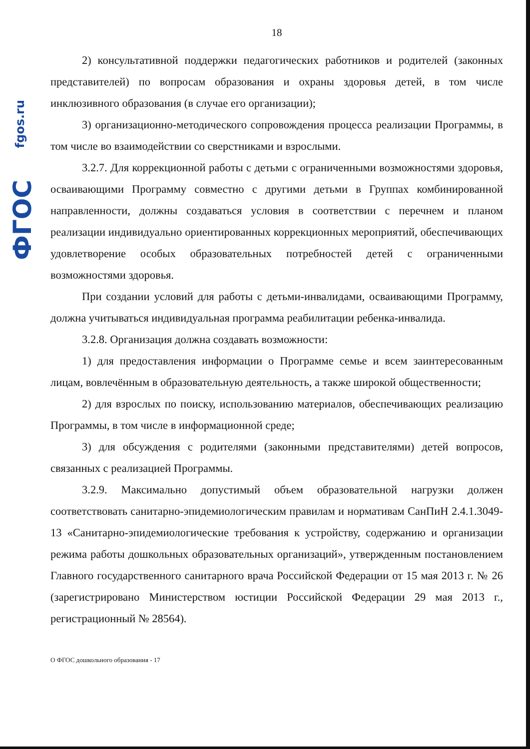fgos.ru
ФГОС
18
2) консультативной поддержки педагогических работников и родителей (законных представителей) по вопросам образования и охраны здоровья детей, в том числе инклюзивного образования (в случае его организации);
3) организационно-методического сопровождения процесса реализации Программы, в том числе во взаимодействии со сверстниками и взрослыми.
3.2.7. Для коррекционной работы с детьми с ограниченными возможностями здоровья, осваивающими Программу совместно с другими детьми в Группах комбинированной направленности, должны создаваться условия в соответствии с перечнем и планом реализации индивидуально ориентированных коррекционных мероприятий, обеспечивающих удовлетворение особых образовательных потребностей детей с ограниченными возможностями здоровья.
При создании условий для работы с детьми-инвалидами, осваивающими Программу, должна учитываться индивидуальная программа реабилитации ребенка-инвалида.
3.2.8. Организация должна создавать возможности:
1) для предоставления информации о Программе семье и всем заинтересованным лицам, вовлечённым в образовательную деятельность, а также широкой общественности;
2) для взрослых по поиску, использованию материалов, обеспечивающих реализацию Программы, в том числе в информационной среде;
3) для обсуждения с родителями (законными представителями) детей вопросов, связанных с реализацией Программы.
3.2.9. Максимально допустимый объем образовательной нагрузки должен соответствовать санитарно-эпидемиологическим правилам и нормативам СанПиН 2.4.1.3049-13 «Санитарно-эпидемиологические требования к устройству, содержанию и организации режима работы дошкольных образовательных организаций», утвержденным постановлением Главного государственного санитарного врача Российской Федерации от 15 мая 2013 г. № 26 (зарегистрировано Министерством юстиции Российской Федерации 29 мая 2013 г., регистрационный № 28564).
О ФГОС дошкольного образования - 17